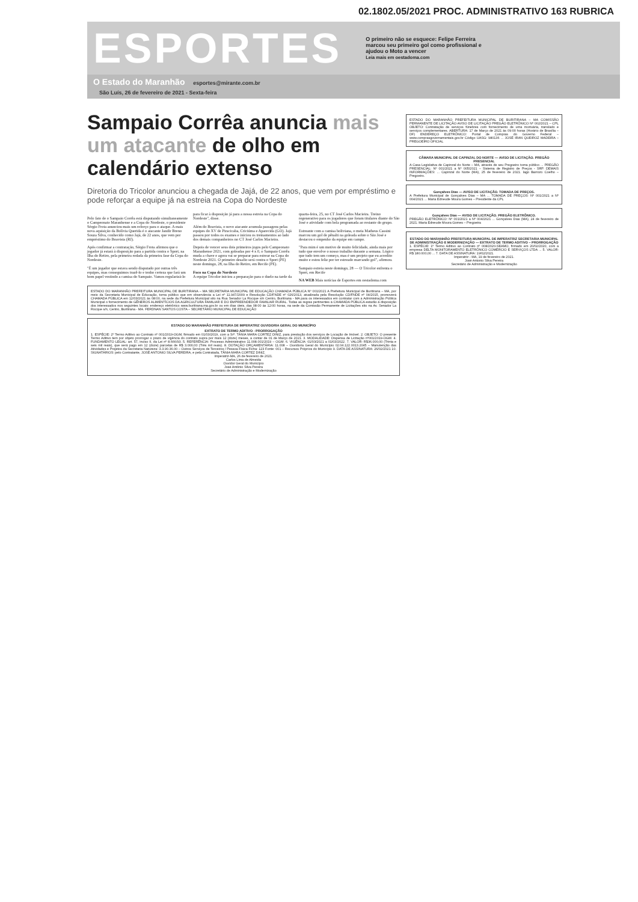02.1802.05/2021 PROC. ADMINISTRATIVO 163 RUBRICA
ESPORTES
O primeiro não se esquece: Felipe Ferreira marcou seu primeiro gol como profissional e ajudou o Moto a vencer
Leia mais em oestadoma.com
O Estado do Maranhão esportes@mirante.com.br
São Luís, 26 de fevereiro de 2021 - Sexta-feira
Sampaio Corrêa anuncia mais um atacante de olho em calendário extenso
Diretoria do Tricolor anunciou a chegada de Jajá, de 22 anos, que vem por empréstimo e pode reforçar a equipe já na estreia na Copa do Nordeste
Pelo fato de o Sampaio Corrêa está disputando simultaneamente o Campeonato Maranhense e a Copa do Nordeste, o presidente Sérgio Frota anunciou mais um reforço para o ataque. A mais nova aquisição da Bolívia Querida é o atacante Jandir Breno Souza Silva, conhecido como Jajá, de 22 anos, que vem por empréstimo do Boavista (RJ).
Após confirmar a contratação, Sérgio Frota afirmou que o jogador já estará à disposição para a partida contra o Sport, na Ilha do Retiro, pela primeira rodada da primeira fase da Copa do Nordeste.
"É um jogador que estava sendo disputado por outras três equipes, mas conseguimos trazê-lo e tenho certeza que fará um bom papel vestindo a camisa do Sampaio. Vamos regularizá-lo para ficar à disposição já para a nossa estreia na Copa do Nordeste", disse.
Além do Boavista, o novo atacante acumula passagens pelas equipes do XV de Piracicaba, Criciúma e Aparecida (GO). Jajá passou por todos os exames e iniciou os treinamentos ao lado dos demais companheiros no CT José Carlos Macieira.
Depois de vencer seus dois primeiros jogos pelo Campeonato Maranhense 2021, com goleadas por 4 x 0, o Sampaio Corrêa muda a chave e agora vai se preparar para estrear na Copa do Nordeste 2021. O primeiro desafio será contra o Sport (PE) neste domingo, 28, na Ilha do Retiro, em Recife (PE).
Foco na Copa do Nordeste
A equipe Tricolor iniciou a preparação para o duelo na tarde da quarta-feira, 25, no CT José Carlos Macieira. Treino regenerativo para os jogadores que foram titulares diante do São José e atividade com bola programada ao restante do grupo.
Estreante com a camisa boliviana, o meia Matheus Cassini marcou um gol de pênalti na goleada sobre o São José e destacou o empenho da equipe em campo.
"Para mim é um motivo de muito felicidade, ainda mais por tudo que envolve o nosso trabalho durante a semana. Lógico que tudo tem um começo, mas é um projeto que eu acredito muito e estou feliz por ter estreado marcando gol", afirmou.
Sampaio estreia neste domingo, 28 — O Tricolor enfrenta o Sport, em Recife
NA WEB Mais notícias de Esportes em oestadoma.com
ESTADO DO MARANHÃO PREFEITURA MUNICIPAL DE BURITIRANA – MA SECRETARIA MUNICIPAL DE EDUCAÇÃO CHAMADA PÚBLICA Nº 001/2021 A Prefeitura Municipal de Buritirana – MA, por meio da Secretaria Municipal de Educação, torna público que em observância a Lei nº 11.947/2009 e Resolução CD/FNDE nº 026/2013, atualizada pela Resolução CD/FNDE nº 04/2015, promoverá CHAMADA PÚBLICA em 12/03/2021 às 08:00, na sede da Prefeitura Municipal sito na Rua Senador La Rocque s/n Centro, Buritirana - MA para os interessados em contratar com a Administração Pública Municipal o fornecimento de GÊNEROS ALIMENTÍCIOS DA AGRICULTURA FAMILIAR E DO EMPREENDEDOR FAMILIAR RURAL. Todas as regras pertinentes à CHAMADA PÚBLICA estarão à disposição dos interessados nos seguintes locais: endereço eletrônico www.buritirana.ma.gov.br ou em dias úteis, das 08:00 às 12:00 horas, na sede da Comissão Permanente de Licitações sito na Av. Senador La Rocque s/n, Centro, Buritirana - MA. FERDNAN SANTOS COSTA – SECRETÁRIO MUNICIPAL DE EDUCAÇÃO
ESTADO DO MARANHÃO PREFEITURA DE IMPERATRIZ OUVIDORIA GERAL DO MUNICÍPIO
EXTRATO DE TERMO ADITIVO - PRORROGAÇÃO
1. ESPÉCIE: 2º Termo Aditivo ao Contrato nº 001/2019-OGM, firmado em 01/03/2019, com a Srª. TÂNIA MARA CORTEZ DINIZ, para prestação dos serviços de Locação de Imóvel. 2. OBJETO: O presente Termo Aditivo tem por objeto prorrogar o prazo de vigência do contrato supra por mais 12 (doze) meses, a contar de 01 de Março de 2021. 3. MODALIDADE: Dispensa de Licitação nº001/2019-OGM. 4. FUNDAMENTO LEGAL: art. 57, inciso II, da Lei nº 8.666/93. 5. REFERÊNCIA: Processo Administrativo 11.008.001/2019 – OGM. 6. VIGÊNCIA: 01/03/2021 a 01/03/2022. 7. VALOR: R$36.000,00 (Trinta e seis mil reais), que será pago em 12 (doze) parcelas de R$ 3.000,00 (Três mil reais). 8. DOTAÇÃO ORÇAMENTÁRIA: 11.008 – Ouvidoria Geral do Município 02.04.122.0013.2045 – Manutenção das Atividades e Projetos da Secretaria Natureza: 3.3.90.36.00 – Outros Serviços de Terceiros / Pessoa Física Ficha: 123 Fonte: 001 – Recursos Próprios do Município 9. DATA DE ASSINATURA: 26/02/2021 10. SIGNATÁRIOS: pelo Contratante, JOSÉ ANTONIO SILVA PEREIRA, e pela Contratada, TÂNIA MARA CORTEZ DINIZ.
Imperatriz-MA, 26 de fevereiro de 2021.
Carlos Lima de Almeida
Ouvidor Geral do Município
José Antônio Silva Pereira
Secretário de Administração e Modernização
ESTADO DO MARANHÃO PREFEITURA MUNICIPAL DE BURITIRANA – MA COMISSÃO PERMANENTE DE LICITAÇÃO AVISO DE LICITAÇÃO PREGÃO ELETRÔNICO Nº 002/2021 – CPL OBJETO: Contratação de serviços fúnebres com fornecimento de urna mortuária, translado e serviços complementares. ABERTURA: 17 de Março de 2021 às 09:00 horas (Horário de Brasília – DF) ENDEREÇO ELETRÔNICO: Portal de Compras do Governo Federal – www.comprasgovernamentais.gov.br Código UASG: 980136 ... JOSÉ IRAN QUEIROZ MADEIRA – PREGOEIRO OFICIAL
CÂMARA MUNICIPAL DE CAPINZAL DO NORTE — AVISO DE LICITAÇÃO. PREGÃO PRESENCIAL
A Casa Legislativa de Capinzal do Norte – MA, através de seu Pregoeiro torna público ... PREGÃO PRESENCIAL: Nº 001/2021 a Nº 005/2021 – Sistema de Registro de Preços - SRP. DEMAIS INFORMAÇÕES: ... Capinzal do Norte (MA), 25 de fevereiro de 2021. Iago Barrozo Coelho – Pregoeiro.
Gonçalves Dias — AVISO DE LICITAÇÃO. TOMADA DE PREÇOS.
A Prefeitura Municipal de Gonçalves Dias – MA ... TOMADA DE PREÇOS: Nº 001/2021 a Nº 004/2021 ... Maria Edneude Moura Gomes – Presidente da CPL
Gonçalves Dias — AVISO DE LICITAÇÃO. PREGÃO ELETRÔNICO.
PREGÃO ELETRÔNICO: Nº 001/2021 a Nº 004/2021 ... Gonçalves Dias (MA), 24 de fevereiro de 2021. Maria Edneude Moura Gomes – Pregoeira
ESTADO DO MARANHÃO PREFEITURA MUNICIPAL DE IMPERATRIZ SECRETARIA MUNICIPAL DE ADMINISTRAÇÃO E MODERNIZAÇÃO — EXTRATO DE TERMO ADITIVO – PRORROGAÇÃO
1. ESPÉCIE: 1º Termo Aditivo ao Contrato nº 008/2020-SEAMO, firmado em 20/02/2020, com a empresa DELTA MONITORAMENTO ELETRÔNICO COMÉRCIO E SERVIÇOS LTDA ... 5. VALOR: R$ 180.000,00 ... 7. DATA DE ASSINATURA: 19/02/2021.
Imperatriz - MA, 19 de fevereiro de 2021.
José Antonio Silva Pereira
Secretário de Administração e Modernização